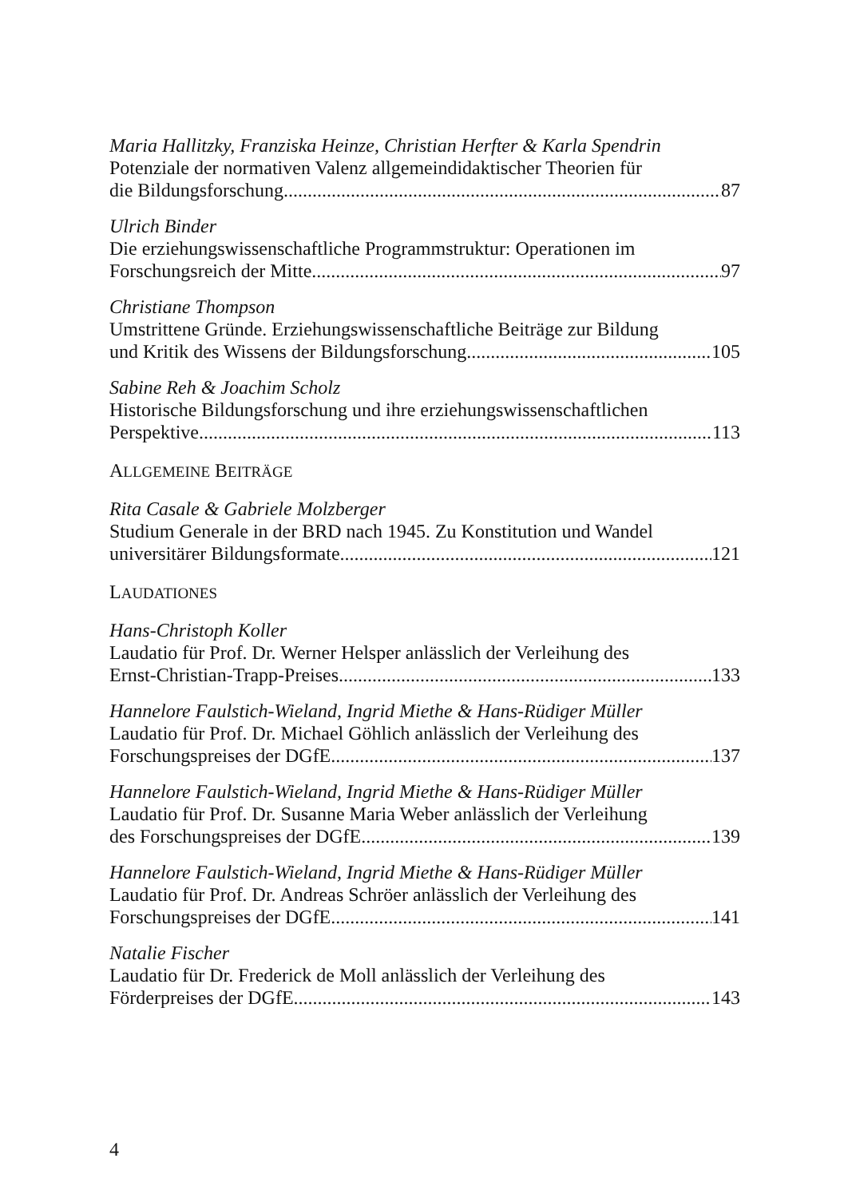Maria Hallitzky, Franziska Heinze, Christian Herfter & Karla Spendrin
Potenziale der normativen Valenz allgemeindidaktischer Theorien für
die Bildungsforschung 87
Ulrich Binder
Die erziehungswissenschaftliche Programmstruktur: Operationen im
Forschungsreich der Mitte 97
Christiane Thompson
Umstrittene Gründe. Erziehungswissenschaftliche Beiträge zur Bildung
und Kritik des Wissens der Bildungsforschung 105
Sabine Reh & Joachim Scholz
Historische Bildungsforschung und ihre erziehungswissenschaftlichen
Perspektive 113
ALLGEMEINE BEITRÄGE
Rita Casale & Gabriele Molzberger
Studium Generale in der BRD nach 1945. Zu Konstitution und Wandel
universitärer Bildungsformate 121
LAUDATIONES
Hans-Christoph Koller
Laudatio für Prof. Dr. Werner Helsper anlässlich der Verleihung des
Ernst-Christian-Trapp-Preises 133
Hannelore Faulstich-Wieland, Ingrid Miethe & Hans-Rüdiger Müller
Laudatio für Prof. Dr. Michael Göhlich anlässlich der Verleihung des
Forschungspreises der DGfE 137
Hannelore Faulstich-Wieland, Ingrid Miethe & Hans-Rüdiger Müller
Laudatio für Prof. Dr. Susanne Maria Weber anlässlich der Verleihung
des Forschungspreises der DGfE 139
Hannelore Faulstich-Wieland, Ingrid Miethe & Hans-Rüdiger Müller
Laudatio für Prof. Dr. Andreas Schröer anlässlich der Verleihung des
Forschungspreises der DGfE 141
Natalie Fischer
Laudatio für Dr. Frederick de Moll anlässlich der Verleihung des
Förderpreises der DGfE 143
4